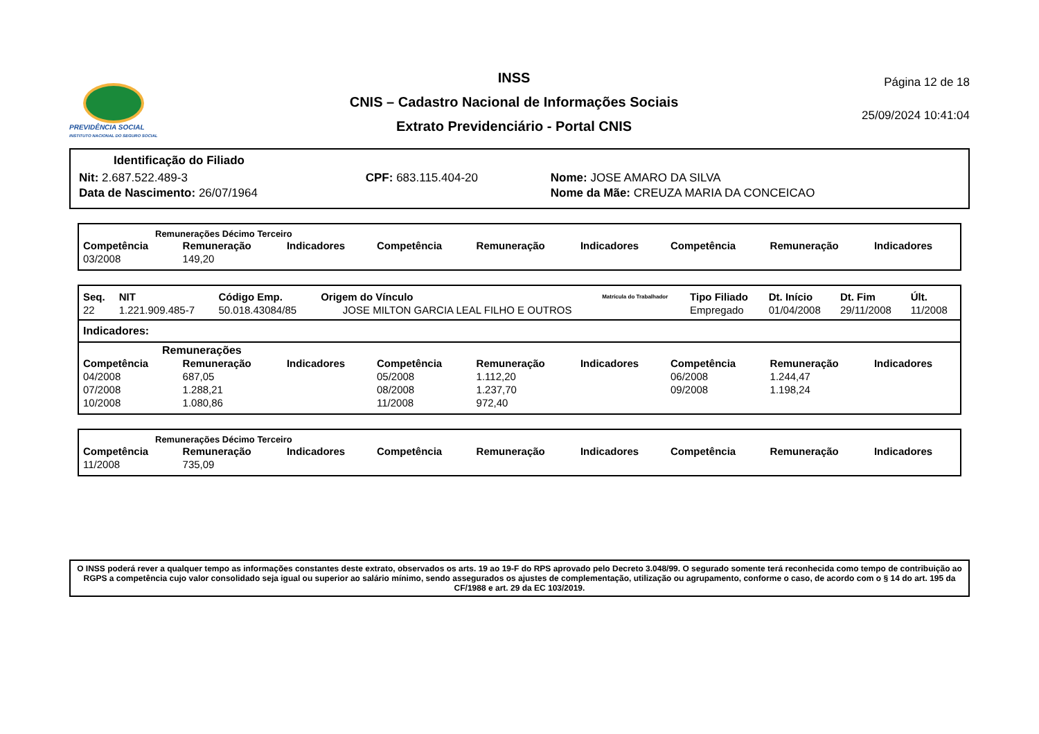PREVIDÊNCIA SOCIAL
INSTITUTO NACIONAL DO SEGURO SOCIAL
INSS
CNIS – Cadastro Nacional de Informações Sociais
Extrato Previdenciário - Portal CNIS
Página 12 de 18
25/09/2024 10:41:04
Identificação do Filiado
| Nit: 2.687.522.489-3 | CPF: 683.115.404-20 | Nome: JOSE AMARO DA SILVA |
| Data de Nascimento: 26/07/1964 | | Nome da Mãe: CREUZA MARIA DA CONCEICAO |
Remunerações Décimo Terceiro
| Competência | Remuneração | Indicadores | Competência | Remuneração | Indicadores | Competência | Remuneração | Indicadores |
| --- | --- | --- | --- | --- | --- | --- | --- | --- |
| 03/2008 | 149,20 | | | | | | | |
| Seq. | NIT | Código Emp. | Origem do Vínculo | Matrícula do Trabalhador | Tipo Filiado | Dt. Início | Dt. Fim | Últ. |
| --- | --- | --- | --- | --- | --- | --- | --- | --- |
| 22 | 1.221.909.485-7 | 50.018.43084/85 | JOSE MILTON GARCIA LEAL FILHO E OUTROS | | Empregado | 01/04/2008 | 29/11/2008 | 11/2008 |
Indicadores:
Remunerações
| Competência | Remuneração | Indicadores | Competência | Remuneração | Indicadores | Competência | Remuneração | Indicadores |
| --- | --- | --- | --- | --- | --- | --- | --- | --- |
| 04/2008 | 687,05 | | 05/2008 | 1.112,20 | | 06/2008 | 1.244,47 | |
| 07/2008 | 1.288,21 | | 08/2008 | 1.237,70 | | 09/2008 | 1.198,24 | |
| 10/2008 | 1.080,86 | | 11/2008 | 972,40 | | | | |
Remunerações Décimo Terceiro
| Competência | Remuneração | Indicadores | Competência | Remuneração | Indicadores | Competência | Remuneração | Indicadores |
| --- | --- | --- | --- | --- | --- | --- | --- | --- |
| 11/2008 | 735,09 | | | | | | | |
O INSS poderá rever a qualquer tempo as informações constantes deste extrato, observados os arts. 19 ao 19-F do RPS aprovado pelo Decreto 3.048/99. O segurado somente terá reconhecida como tempo de contribuição ao RGPS a competência cujo valor consolidado seja igual ou superior ao salário mínimo, sendo assegurados os ajustes de complementação, utilização ou agrupamento, conforme o caso, de acordo com o § 14 do art. 195 da CF/1988 e art. 29 da EC 103/2019.